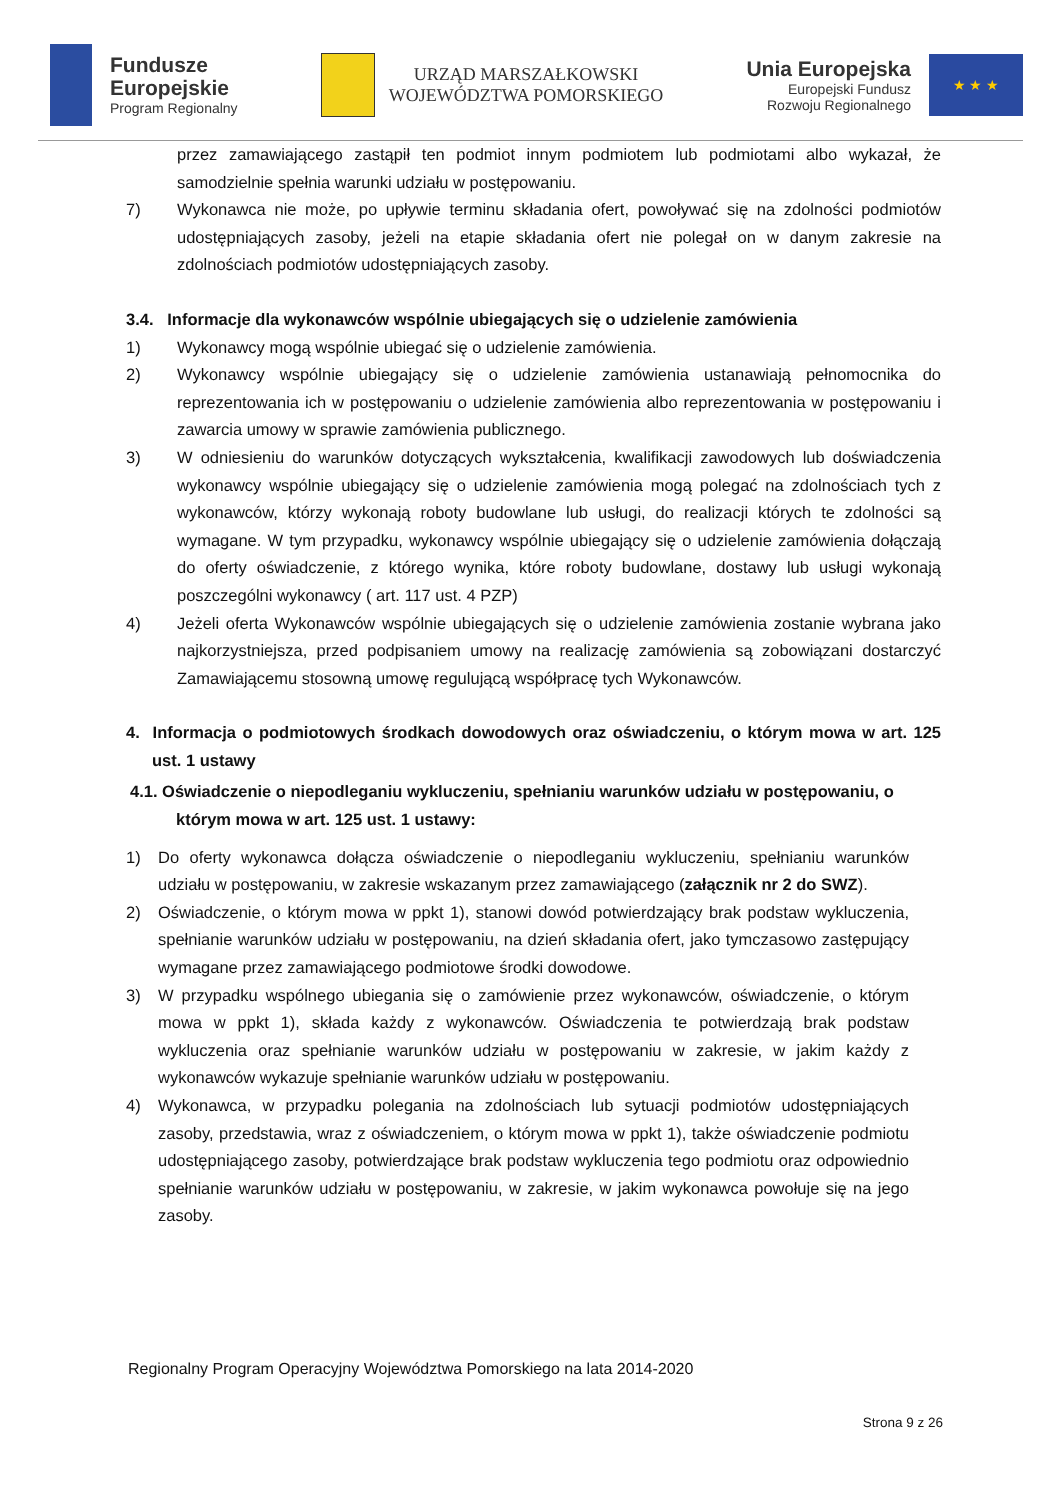Fundusze
Europejskie
Program Regionalny
URZĄD MARSZAŁKOWSKI
WOJEWÓDZTWA POMORSKIEGO
Unia Europejska
Europejski Fundusz
Rozwoju Regionalnego
★ ★ ★
przez zamawiającego zastąpił ten podmiot innym podmiotem lub podmiotami albo wykazał, że samodzielnie spełnia warunki udziału w postępowaniu.
7) Wykonawca nie może, po upływie terminu składania ofert, powoływać się na zdolności podmiotów udostępniających zasoby, jeżeli na etapie składania ofert nie polegał on w danym zakresie na zdolnościach podmiotów udostępniających zasoby.
3.4. Informacje dla wykonawców wspólnie ubiegających się o udzielenie zamówienia
1) Wykonawcy mogą wspólnie ubiegać się o udzielenie zamówienia.
2) Wykonawcy wspólnie ubiegający się o udzielenie zamówienia ustanawiają pełnomocnika do reprezentowania ich w postępowaniu o udzielenie zamówienia albo reprezentowania w postępowaniu i zawarcia umowy w sprawie zamówienia publicznego.
3) W odniesieniu do warunków dotyczących wykształcenia, kwalifikacji zawodowych lub doświadczenia wykonawcy wspólnie ubiegający się o udzielenie zamówienia mogą polegać na zdolnościach tych z wykonawców, którzy wykonają roboty budowlane lub usługi, do realizacji których te zdolności są wymagane. W tym przypadku, wykonawcy wspólnie ubiegający się o udzielenie zamówienia dołączają do oferty oświadczenie, z którego wynika, które roboty budowlane, dostawy lub usługi wykonają poszczególni wykonawcy ( art. 117 ust. 4 PZP)
4) Jeżeli oferta Wykonawców wspólnie ubiegających się o udzielenie zamówienia zostanie wybrana jako najkorzystniejsza, przed podpisaniem umowy na realizację zamówienia są zobowiązani dostarczyć Zamawiającemu stosowną umowę regulującą współpracę tych Wykonawców.
4. Informacja o podmiotowych środkach dowodowych oraz oświadczeniu, o którym mowa w art. 125 ust. 1 ustawy
4.1. Oświadczenie o niepodleganiu wykluczeniu, spełnianiu warunków udziału w postępowaniu, o którym mowa w art. 125 ust. 1 ustawy:
1) Do oferty wykonawca dołącza oświadczenie o niepodleganiu wykluczeniu, spełnianiu warunków udziału w postępowaniu, w zakresie wskazanym przez zamawiającego (załącznik nr 2 do SWZ).
2) Oświadczenie, o którym mowa w ppkt 1), stanowi dowód potwierdzający brak podstaw wykluczenia, spełnianie warunków udziału w postępowaniu, na dzień składania ofert, jako tymczasowo zastępujący wymagane przez zamawiającego podmiotowe środki dowodowe.
3) W przypadku wspólnego ubiegania się o zamówienie przez wykonawców, oświadczenie, o którym mowa w ppkt 1), składa każdy z wykonawców. Oświadczenia te potwierdzają brak podstaw wykluczenia oraz spełnianie warunków udziału w postępowaniu w zakresie, w jakim każdy z wykonawców wykazuje spełnianie warunków udziału w postępowaniu.
4) Wykonawca, w przypadku polegania na zdolnościach lub sytuacji podmiotów udostępniających zasoby, przedstawia, wraz z oświadczeniem, o którym mowa w ppkt 1), także oświadczenie podmiotu udostępniającego zasoby, potwierdzające brak podstaw wykluczenia tego podmiotu oraz odpowiednio spełnianie warunków udziału w postępowaniu, w zakresie, w jakim wykonawca powołuje się na jego zasoby.
Regionalny Program Operacyjny Województwa Pomorskiego na lata 2014-2020
Strona 9 z 26